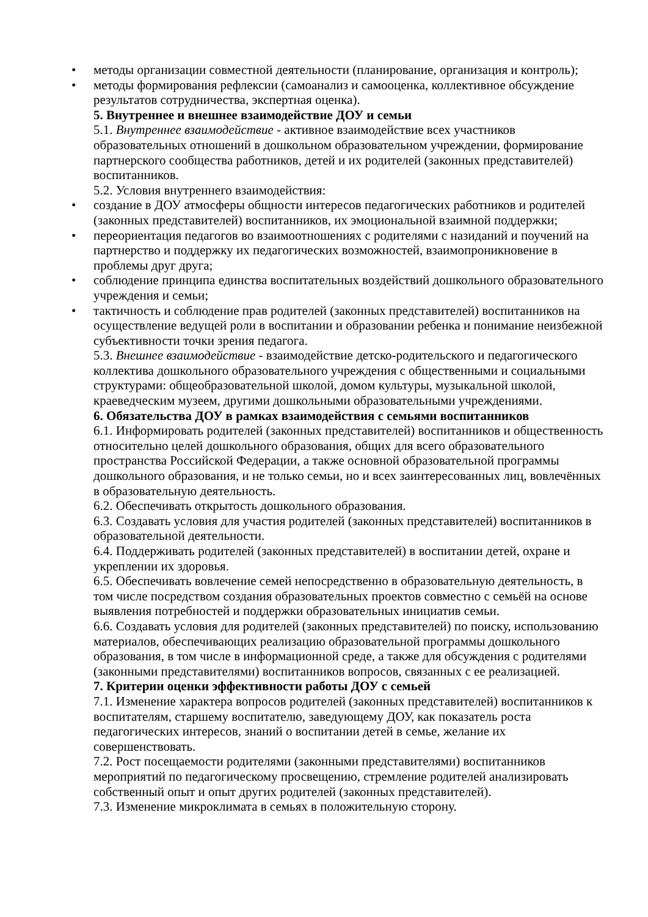• методы организации совместной деятельности (планирование, организация и контроль);
• методы формирования рефлексии (самоанализ и самооценка, коллективное обсуждение результатов сотрудничества, экспертная оценка).
5. Внутреннее и внешнее взаимодействие ДОУ и семьи
5.1. Внутреннее взаимодействие - активное взаимодействие всех участников образовательных отношений в дошкольном образовательном учреждении, формирование партнерского сообщества работников, детей и их родителей (законных представителей) воспитанников.
5.2. Условия внутреннего взаимодействия:
• создание в ДОУ атмосферы общности интересов педагогических работников и родителей (законных представителей) воспитанников, их эмоциональной взаимной поддержки;
• переориентация педагогов во взаимоотношениях с родителями с назиданий и поучений на партнерство и поддержку их педагогических возможностей, взаимопроникновение в проблемы друг друга;
• соблюдение принципа единства воспитательных воздействий дошкольного образовательного учреждения и семьи;
• тактичность и соблюдение прав родителей (законных представителей) воспитанников на осуществление ведущей роли в воспитании и образовании ребенка и понимание неизбежной субъективности точки зрения педагога.
5.3. Внешнее взаимодействие - взаимодействие детско-родительского и педагогического коллектива дошкольного образовательного учреждения с общественными и социальными структурами: общеобразовательной школой, домом культуры, музыкальной школой, краеведческим музеем, другими дошкольными образовательными учреждениями.
6. Обязательства ДОУ в рамках взаимодействия с семьями воспитанников
6.1. Информировать родителей (законных представителей) воспитанников и общественность относительно целей дошкольного образования, общих для всего образовательного пространства Российской Федерации, а также основной образовательной программы дошкольного образования, и не только семьи, но и всех заинтересованных лиц, вовлечённых в образовательную деятельность.
6.2. Обеспечивать открытость дошкольного образования.
6.3. Создавать условия для участия родителей (законных представителей) воспитанников в образовательной деятельности.
6.4. Поддерживать родителей (законных представителей) в воспитании детей, охране и укреплении их здоровья.
6.5. Обеспечивать вовлечение семей непосредственно в образовательную деятельность, в том числе посредством создания образовательных проектов совместно с семьёй на основе выявления потребностей и поддержки образовательных инициатив семьи.
6.6. Создавать условия для родителей (законных представителей) по поиску, использованию материалов, обеспечивающих реализацию образовательной программы дошкольного образования, в том числе в информационной среде, а также для обсуждения с родителями (законными представителями) воспитанников вопросов, связанных с ее реализацией.
7. Критерии оценки эффективности работы ДОУ с семьей
7.1. Изменение характера вопросов родителей (законных представителей) воспитанников к воспитателям, старшему воспитателю, заведующему ДОУ, как показатель роста педагогических интересов, знаний о воспитании детей в семье, желание их совершенствовать.
7.2. Рост посещаемости родителями (законными представителями) воспитанников мероприятий по педагогическому просвещению, стремление родителей анализировать собственный опыт и опыт других родителей (законных представителей).
7.3. Изменение микроклимата в семьях в положительную сторону.